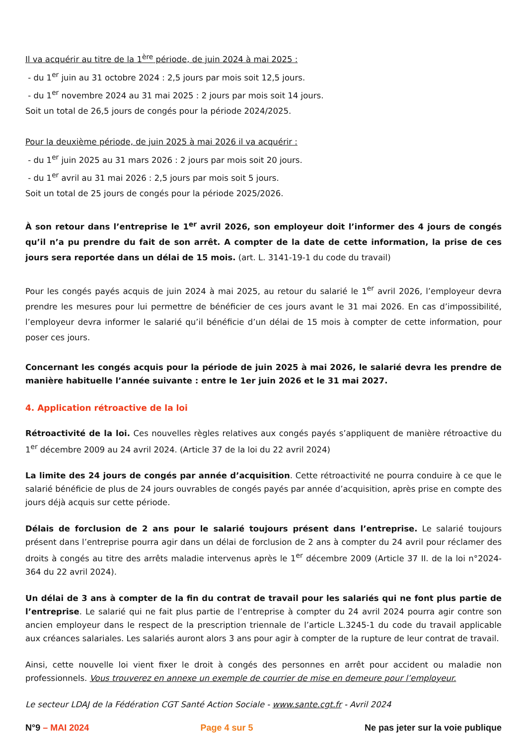Il va acquérir au titre de la 1<sup>ère</sup> période, de juin 2024 à mai 2025 :
- du 1<sup>er</sup> juin au 31 octobre 2024 : 2,5 jours par mois soit 12,5 jours.
- du 1<sup>er</sup> novembre 2024 au 31 mai 2025 : 2 jours par mois soit 14 jours.
Soit un total de 26,5 jours de congés pour la période 2024/2025.
Pour la deuxième période, de juin 2025 à mai 2026 il va acquérir :
- du 1<sup>er</sup> juin 2025 au 31 mars 2026 : 2 jours par mois soit 20 jours.
- du 1<sup>er</sup> avril au 31 mai 2026 : 2,5 jours par mois soit 5 jours.
Soit un total de 25 jours de congés pour la période 2025/2026.
À son retour dans l’entreprise le 1<sup>er</sup> avril 2026, son employeur doit l’informer des 4 jours de congés qu’il n’a pu prendre du fait de son arrêt. A compter de la date de cette information, la prise de ces jours sera reportée dans un délai de 15 mois. (art. L. 3141-19-1 du code du travail)
Pour les congés payés acquis de juin 2024 à mai 2025, au retour du salarié le 1<sup>er</sup> avril 2026, l’employeur devra prendre les mesures pour lui permettre de bénéficier de ces jours avant le 31 mai 2026. En cas d’impossibilité, l’employeur devra informer le salarié qu’il bénéficie d’un délai de 15 mois à compter de cette information, pour poser ces jours.
Concernant les congés acquis pour la période de juin 2025 à mai 2026, le salarié devra les prendre de manière habituelle l’année suivante : entre le 1er juin 2026 et le 31 mai 2027.
4. Application rétroactive de la loi
Rétroactivité de la loi. Ces nouvelles règles relatives aux congés payés s’appliquent de manière rétroactive du 1<sup>er</sup> décembre 2009 au 24 avril 2024. (Article 37 de la loi du 22 avril 2024)
La limite des 24 jours de congés par année d’acquisition. Cette rétroactivité ne pourra conduire à ce que le salarié bénéficie de plus de 24 jours ouvrables de congés payés par année d’acquisition, après prise en compte des jours déjà acquis sur cette période.
Délais de forclusion de 2 ans pour le salarié toujours présent dans l’entreprise. Le salarié toujours présent dans l’entreprise pourra agir dans un délai de forclusion de 2 ans à compter du 24 avril pour réclamer des droits à congés au titre des arrêts maladie intervenus après le 1<sup>er</sup> décembre 2009 (Article 37 II. de la loi n°2024-364 du 22 avril 2024).
Un délai de 3 ans à compter de la fin du contrat de travail pour les salariés qui ne font plus partie de l’entreprise. Le salarié qui ne fait plus partie de l’entreprise à compter du 24 avril 2024 pourra agir contre son ancien employeur dans le respect de la prescription triennale de l’article L.3245-1 du code du travail applicable aux créances salariales. Les salariés auront alors 3 ans pour agir à compter de la rupture de leur contrat de travail.
Ainsi, cette nouvelle loi vient fixer le droit à congés des personnes en arrêt pour accident ou maladie non professionnels. Vous trouverez en annexe un exemple de courrier de mise en demeure pour l’employeur.
Le secteur LDAJ de la Fédération CGT Santé Action Sociale - www.sante.cgt.fr - Avril 2024
N°9 – MAI 2024 Page 4 sur 5 Ne pas jeter sur la voie publique